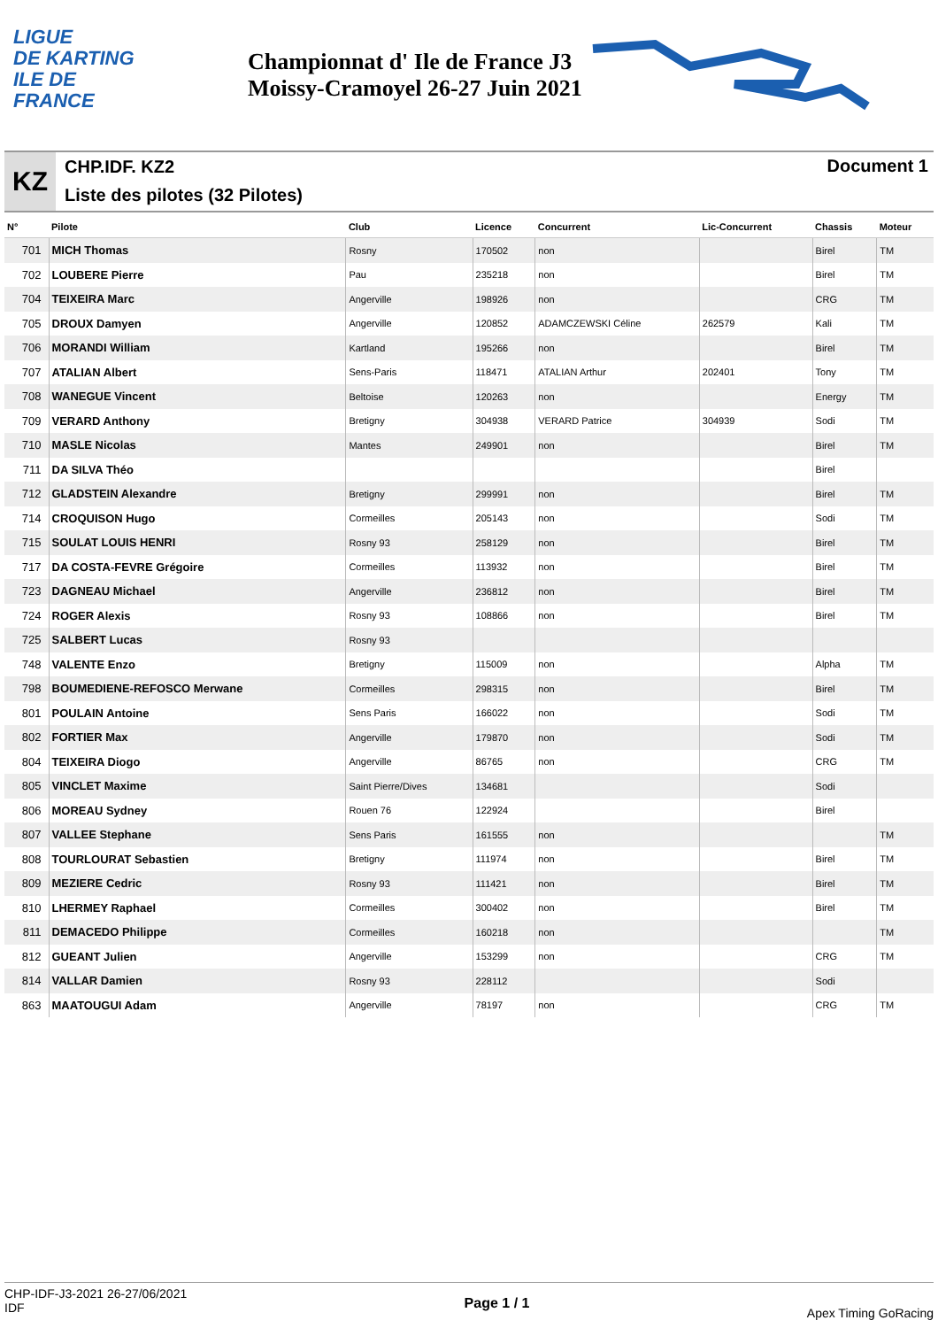LIGUE
DE KARTING
ILE DE
FRANCE
Championnat d' Ile de France J3 Moissy-Cramoyel 26-27 Juin 2021
KZ
CHP.IDF. KZ2
Liste des pilotes (32 Pilotes)
Document 1
| N° | Pilote | Club | Licence | Concurrent | Lic-Concurrent | Chassis | Moteur |
| --- | --- | --- | --- | --- | --- | --- | --- |
| 701 | MICH Thomas | Rosny | 170502 | non | | Birel | TM |
| 702 | LOUBERE Pierre | Pau | 235218 | non | | Birel | TM |
| 704 | TEIXEIRA Marc | Angerville | 198926 | non | | CRG | TM |
| 705 | DROUX Damyen | Angerville | 120852 | ADAMCZEWSKI Céline | 262579 | Kali | TM |
| 706 | MORANDI William | Kartland | 195266 | non | | Birel | TM |
| 707 | ATALIAN Albert | Sens-Paris | 118471 | ATALIAN Arthur | 202401 | Tony | TM |
| 708 | WANEGUE Vincent | Beltoise | 120263 | non | | Energy | TM |
| 709 | VERARD Anthony | Bretigny | 304938 | VERARD Patrice | 304939 | Sodi | TM |
| 710 | MASLE Nicolas | Mantes | 249901 | non | | Birel | TM |
| 711 | DA SILVA Théo | | | | | Birel | |
| 712 | GLADSTEIN Alexandre | Bretigny | 299991 | non | | Birel | TM |
| 714 | CROQUISON Hugo | Cormeilles | 205143 | non | | Sodi | TM |
| 715 | SOULAT LOUIS HENRI | Rosny 93 | 258129 | non | | Birel | TM |
| 717 | DA COSTA-FEVRE Grégoire | Cormeilles | 113932 | non | | Birel | TM |
| 723 | DAGNEAU Michael | Angerville | 236812 | non | | Birel | TM |
| 724 | ROGER Alexis | Rosny 93 | 108866 | non | | Birel | TM |
| 725 | SALBERT Lucas | Rosny 93 | | | | | |
| 748 | VALENTE Enzo | Bretigny | 115009 | non | | Alpha | TM |
| 798 | BOUMEDIENE-REFOSCO Merwane | Cormeilles | 298315 | non | | Birel | TM |
| 801 | POULAIN Antoine | Sens Paris | 166022 | non | | Sodi | TM |
| 802 | FORTIER Max | Angerville | 179870 | non | | Sodi | TM |
| 804 | TEIXEIRA Diogo | Angerville | 86765 | non | | CRG | TM |
| 805 | VINCLET Maxime | Saint Pierre/Dives | 134681 | | | Sodi | |
| 806 | MOREAU Sydney | Rouen 76 | 122924 | | | Birel | |
| 807 | VALLEE Stephane | Sens Paris | 161555 | non | | | TM |
| 808 | TOURLOURAT Sebastien | Bretigny | 111974 | non | | Birel | TM |
| 809 | MEZIERE Cedric | Rosny 93 | 111421 | non | | Birel | TM |
| 810 | LHERMEY Raphael | Cormeilles | 300402 | non | | Birel | TM |
| 811 | DEMACEDO Philippe | Cormeilles | 160218 | non | | | TM |
| 812 | GUEANT Julien | Angerville | 153299 | non | | CRG | TM |
| 814 | VALLAR Damien | Rosny 93 | 228112 | | | Sodi | |
| 863 | MAATOUGUI Adam | Angerville | 78197 | non | | CRG | TM |
CHP-IDF-J3-2021 26-27/06/2021
IDF
Page 1 / 1
Apex Timing GoRacing